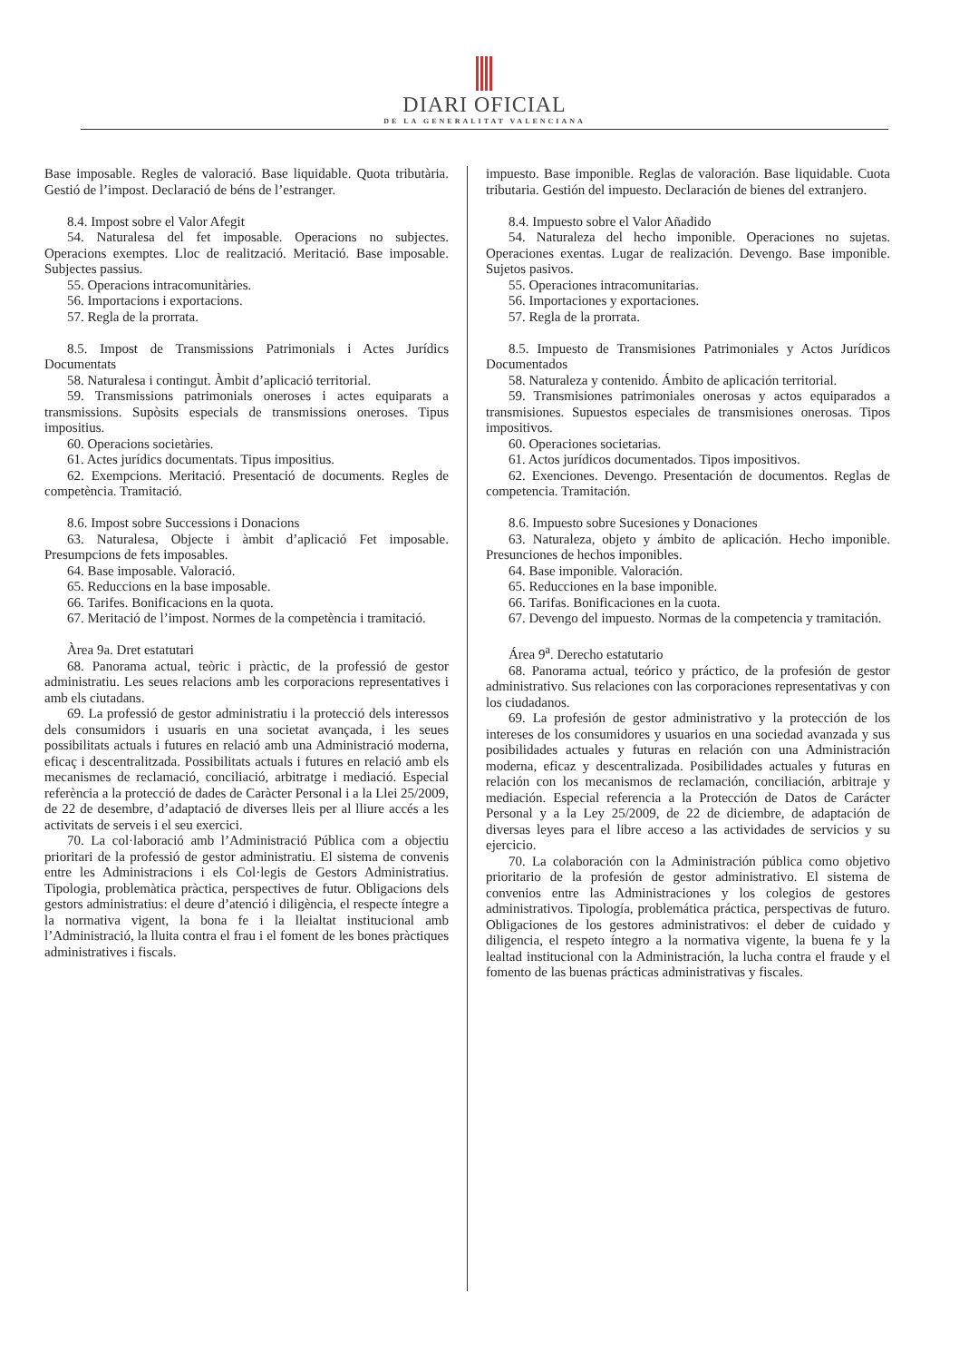DIARI OFICIAL
DE LA GENERALITAT VALENCIANA
Base imposable. Regles de valoració. Base liquidable. Quota tributària. Gestió de l’impost. Declaració de béns de l’estranger.
8.4. Impost sobre el Valor Afegit
54. Naturalesa del fet imposable. Operacions no subjectes. Operacions exemptes. Lloc de realització. Meritació. Base imposable. Subjectes passius.
55. Operacions intracomunitàries.
56. Importacions i exportacions.
57. Regla de la prorrata.
8.5. Impost de Transmissions Patrimonials i Actes Jurídics Documentats
58. Naturalesa i contingut. Àmbit d’aplicació territorial.
59. Transmissions patrimonials oneroses i actes equiparats a transmissions. Supòsits especials de transmissions oneroses. Tipus impositius.
60. Operacions societàries.
61. Actes jurídics documentats. Tipus impositius.
62. Exempcions. Meritació. Presentació de documents. Regles de competència. Tramitació.
8.6. Impost sobre Successions i Donacions
63. Naturalesa, Objecte i àmbit d’aplicació Fet imposable. Presumpcions de fets imposables.
64. Base imposable. Valoració.
65. Reduccions en la base imposable.
66. Tarifes. Bonificacions en la quota.
67. Meritació de l’impost. Normes de la competència i tramitació.
Àrea 9a. Dret estatutari
68. Panorama actual, teòric i pràctic, de la professió de gestor administratiu. Les seues relacions amb les corporacions representatives i amb els ciutadans.
69. La professió de gestor administratiu i la protecció dels interessos dels consumidors i usuaris en una societat avançada, i les seues possibilitats actuals i futures en relació amb una Administració moderna, eficaç i descentralitzada. Possibilitats actuals i futures en relació amb els mecanismes de reclamació, conciliació, arbitratge i mediació. Especial referència a la protecció de dades de Caràcter Personal i a la Llei 25/2009, de 22 de desembre, d’adaptació de diverses lleis per al lliure accés a les activitats de serveis i el seu exercici.
70. La col·laboració amb l’Administració Pública com a objectiu prioritari de la professió de gestor administratiu. El sistema de convenis entre les Administracions i els Col·legis de Gestors Administratius. Tipologia, problemàtica pràctica, perspectives de futur. Obligacions dels gestors administratius: el deure d’atenció i diligència, el respecte íntegre a la normativa vigent, la bona fe i la lleialtat institucional amb l’Administració, la lluita contra el frau i el foment de les bones pràctiques administratives i fiscals.
impuesto. Base imponible. Reglas de valoración. Base liquidable. Cuota tributaria. Gestión del impuesto. Declaración de bienes del extranjero.
8.4. Impuesto sobre el Valor Añadido
54. Naturaleza del hecho imponible. Operaciones no sujetas. Operaciones exentas. Lugar de realización. Devengo. Base imponible. Sujetos pasivos.
55. Operaciones intracomunitarias.
56. Importaciones y exportaciones.
57. Regla de la prorrata.
8.5. Impuesto de Transmisiones Patrimoniales y Actos Jurídicos Documentados
58. Naturaleza y contenido. Ámbito de aplicación territorial.
59. Transmisiones patrimoniales onerosas y actos equiparados a transmisiones. Supuestos especiales de transmisiones onerosas. Tipos impositivos.
60. Operaciones societarias.
61. Actos jurídicos documentados. Tipos impositivos.
62. Exenciones. Devengo. Presentación de documentos. Reglas de competencia. Tramitación.
8.6. Impuesto sobre Sucesiones y Donaciones
63. Naturaleza, objeto y ámbito de aplicación. Hecho imponible. Presunciones de hechos imponibles.
64. Base imponible. Valoración.
65. Reducciones en la base imponible.
66. Tarifas. Bonificaciones en la cuota.
67. Devengo del impuesto. Normas de la competencia y tramitación.
Área 9<sup>a</sup>. Derecho estatutario
68. Panorama actual, teórico y práctico, de la profesión de gestor administrativo. Sus relaciones con las corporaciones representativas y con los ciudadanos.
69. La profesión de gestor administrativo y la protección de los intereses de los consumidores y usuarios en una sociedad avanzada y sus posibilidades actuales y futuras en relación con una Administración moderna, eficaz y descentralizada. Posibilidades actuales y futuras en relación con los mecanismos de reclamación, conciliación, arbitraje y mediación. Especial referencia a la Protección de Datos de Carácter Personal y a la Ley 25/2009, de 22 de diciembre, de adaptación de diversas leyes para el libre acceso a las actividades de servicios y su ejercicio.
70. La colaboración con la Administración pública como objetivo prioritario de la profesión de gestor administrativo. El sistema de convenios entre las Administraciones y los colegios de gestores administrativos. Tipología, problemática práctica, perspectivas de futuro. Obligaciones de los gestores administrativos: el deber de cuidado y diligencia, el respeto íntegro a la normativa vigente, la buena fe y la lealtad institucional con la Administración, la lucha contra el fraude y el fomento de las buenas prácticas administrativas y fiscales.